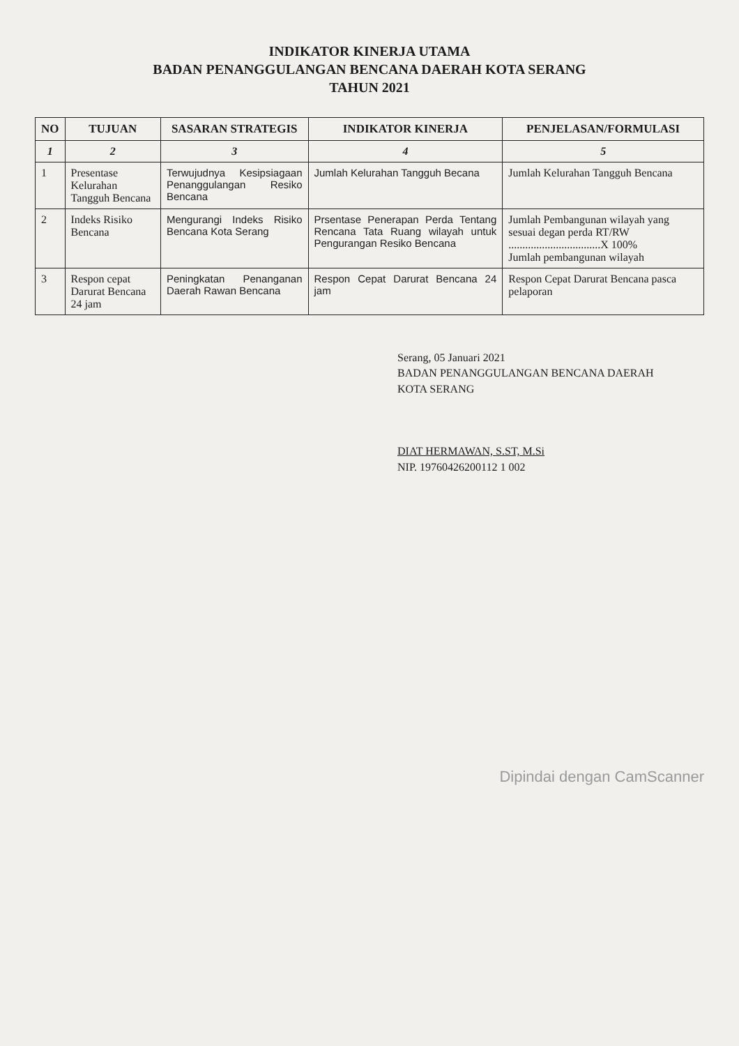INDIKATOR KINERJA UTAMA
BADAN PENANGGULANGAN BENCANA DAERAH KOTA SERANG
TAHUN 2021
| NO | TUJUAN | SASARAN STRATEGIS | INDIKATOR KINERJA | PENJELASAN/FORMULASI |
| --- | --- | --- | --- | --- |
| 1 | 2 | 3 | 4 | 5 |
| 1 | Presentase Kelurahan Tangguh Bencana | Terwujudnya Kesipsiagaan Penanggulangan Resiko Bencana | Jumlah Kelurahan Tangguh Becana | Jumlah Kelurahan Tangguh Bencana |
| 2 | Indeks Risiko Bencana | Mengurangi Indeks Risiko Bencana Kota Serang | Prsentase Penerapan Perda Tentang Rencana Tata Ruang wilayah untuk Pengurangan Resiko Bencana | Jumlah Pembangunan wilayah yang sesuai degan perda RT/RW .................................X 100% Jumlah pembangunan wilayah |
| 3 | Respon cepat Darurat Bencana 24 jam | Peningkatan Penanganan Daerah Rawan Bencana | Respon Cepat Darurat Bencana 24 jam | Respon Cepat Darurat Bencana pasca pelaporan |
Serang, 05 Januari 2021
BADAN PENANGGULANGAN BENCANA DAERAH
KOTA SERANG
DIAT HERMAWAN, S.ST, M.Si
NIP. 19760426200112 1 002
Dipindai dengan CamScanner